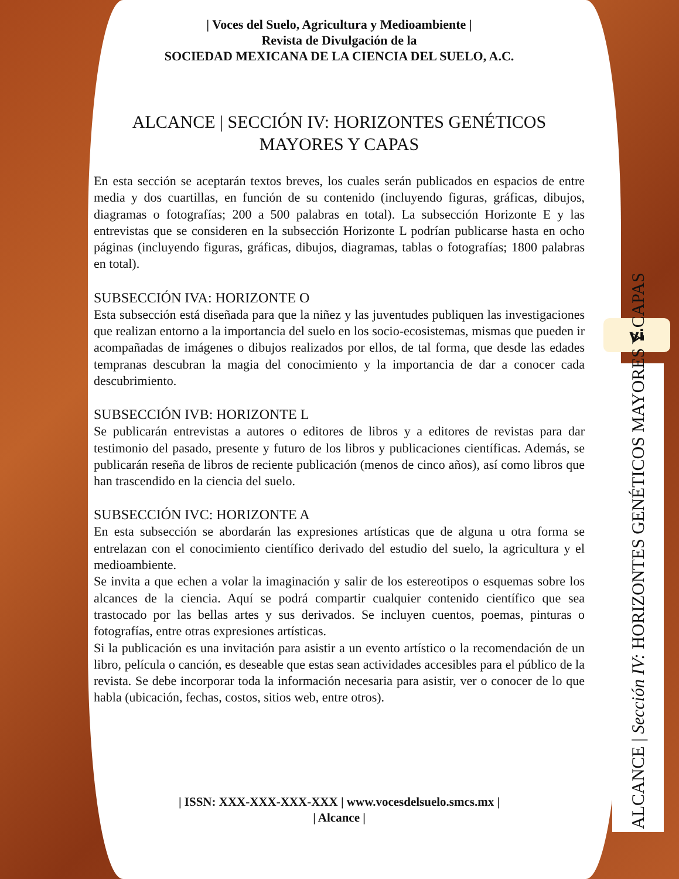| Voces del Suelo, Agricultura y Medioambiente |
Revista de Divulgación de la
SOCIEDAD MEXICANA DE LA CIENCIA DEL SUELO, A.C.
ALCANCE | SECCIÓN IV: HORIZONTES GENÉTICOS MAYORES Y CAPAS
En esta sección se aceptarán textos breves, los cuales serán publicados en espacios de entre media y dos cuartillas, en función de su contenido (incluyendo figuras, gráficas, dibujos, diagramas o fotografías; 200 a 500 palabras en total). La subsección Horizonte E y las entrevistas que se consideren en la subsección Horizonte L podrían publicarse hasta en ocho páginas (incluyendo figuras, gráficas, dibujos, diagramas, tablas o fotografías; 1800 palabras en total).
SUBSECCIÓN IVA: HORIZONTE O
Esta subsección está diseñada para que la niñez y las juventudes publiquen las investigaciones que realizan entorno a la importancia del suelo en los socio-ecosistemas, mismas que pueden ir acompañadas de imágenes o dibujos realizados por ellos, de tal forma, que desde las edades tempranas descubran la magia del conocimiento y la importancia de dar a conocer cada descubrimiento.
SUBSECCIÓN IVB: HORIZONTE L
Se publicarán entrevistas a autores o editores de libros y a editores de revistas para dar testimonio del pasado, presente y futuro de los libros y publicaciones científicas. Además, se publicarán reseña de libros de reciente publicación (menos de cinco años), así como libros que han trascendido en la ciencia del suelo.
SUBSECCIÓN IVC: HORIZONTE A
En esta subsección se abordarán las expresiones artísticas que de alguna u otra forma se entrelazan con el conocimiento científico derivado del estudio del suelo, la agricultura y el medioambiente.
Se invita a que echen a volar la imaginación y salir de los estereotipos o esquemas sobre los alcances de la ciencia. Aquí se podrá compartir cualquier contenido científico que sea trastocado por las bellas artes y sus derivados. Se incluyen cuentos, poemas, pinturas o fotografías, entre otras expresiones artísticas.
Si la publicación es una invitación para asistir a un evento artístico o la recomendación de un libro, película o canción, es deseable que estas sean actividades accesibles para el público de la revista. Se debe incorporar toda la información necesaria para asistir, ver o conocer de lo que habla (ubicación, fechas, costos, sitios web, entre otros).
| ISSN: XXX-XXX-XXX-XXX | www.vocesdelsuelo.smcs.mx |
| Alcance |
vi
ALCANCE | Sección IV: HORIZONTES GENÉTICOS MAYORES Y CAPAS